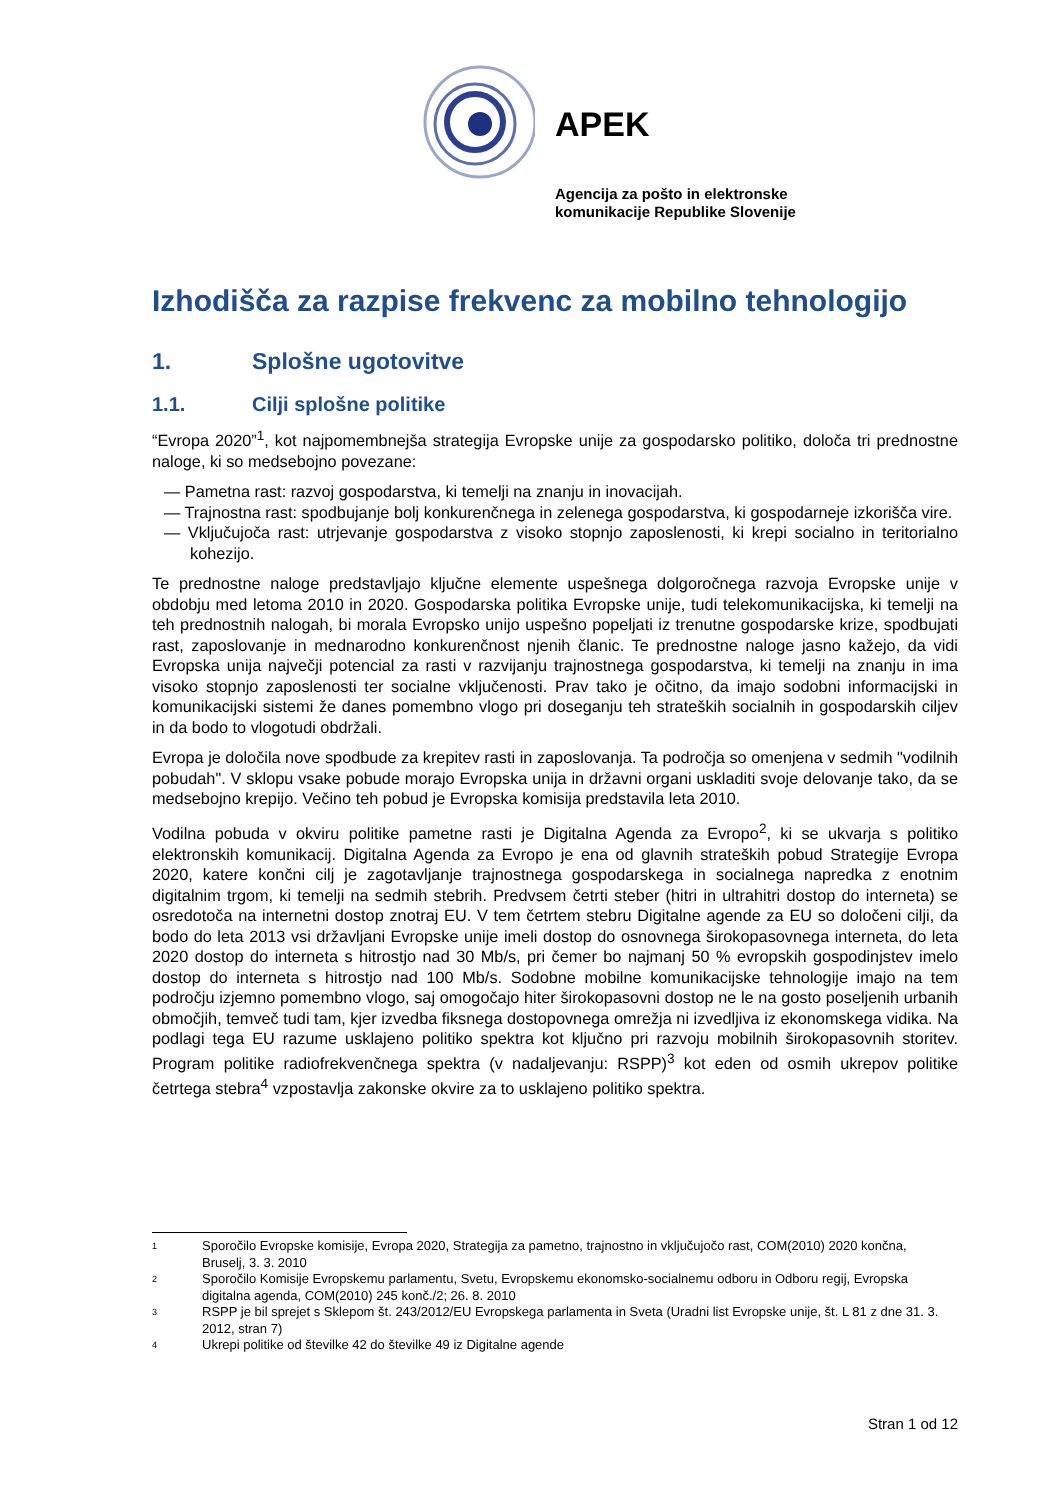APEK
Agencija za pošto in elektronske
komunikacije Republike Slovenije
Izhodišča za razpise frekvenc za mobilno tehnologijo
1. Splošne ugotovitve
1.1. Cilji splošne politike
“Evropa 2020”<sup>1</sup>, kot najpomembnejša strategija Evropske unije za gospodarsko politiko, določa tri prednostne naloge, ki so medsebojno povezane:
— Pametna rast: razvoj gospodarstva, ki temelji na znanju in inovacijah.
— Trajnostna rast: spodbujanje bolj konkurenčnega in zelenega gospodarstva, ki gospodarneje izkorišča vire.
— Vključujoča rast: utrjevanje gospodarstva z visoko stopnjo zaposlenosti, ki krepi socialno in teritorialno kohezijo.
Te prednostne naloge predstavljajo ključne elemente uspešnega dolgoročnega razvoja Evropske unije v obdobju med letoma 2010 in 2020. Gospodarska politika Evropske unije, tudi telekomunikacijska, ki temelji na teh prednostnih nalogah, bi morala Evropsko unijo uspešno popeljati iz trenutne gospodarske krize, spodbujati rast, zaposlovanje in mednarodno konkurenčnost njenih članic. Te prednostne naloge jasno kažejo, da vidi Evropska unija največji potencial za rasti v razvijanju trajnostnega gospodarstva, ki temelji na znanju in ima visoko stopnjo zaposlenosti ter socialne vključenosti. Prav tako je očitno, da imajo sodobni informacijski in komunikacijski sistemi že danes pomembno vlogo pri doseganju teh strateških socialnih in gospodarskih ciljev in da bodo to vlogotudi obdržali.
Evropa je določila nove spodbude za krepitev rasti in zaposlovanja. Ta področja so omenjena v sedmih "vodilnih pobudah". V sklopu vsake pobude morajo Evropska unija in državni organi uskladiti svoje delovanje tako, da se medsebojno krepijo. Večino teh pobud je Evropska komisija predstavila leta 2010.
Vodilna pobuda v okviru politike pametne rasti je Digitalna Agenda za Evropo<sup>2</sup>, ki se ukvarja s politiko elektronskih komunikacij. Digitalna Agenda za Evropo je ena od glavnih strateških pobud Strategije Evropa 2020, katere končni cilj je zagotavljanje trajnostnega gospodarskega in socialnega napredka z enotnim digitalnim trgom, ki temelji na sedmih stebrih. Predvsem četrti steber (hitri in ultrahitri dostop do interneta) se osredotoča na internetni dostop znotraj EU. V tem četrtem stebru Digitalne agende za EU so določeni cilji, da bodo do leta 2013 vsi državljani Evropske unije imeli dostop do osnovnega širokopasovnega interneta, do leta 2020 dostop do interneta s hitrostjo nad 30 Mb/s, pri čemer bo najmanj 50 % evropskih gospodinjstev imelo dostop do interneta s hitrostjo nad 100 Mb/s. Sodobne mobilne komunikacijske tehnologije imajo na tem področju izjemno pomembno vlogo, saj omogočajo hiter širokopasovni dostop ne le na gosto poseljenih urbanih območjih, temveč tudi tam, kjer izvedba fiksnega dostopovnega omrežja ni izvedljiva iz ekonomskega vidika. Na podlagi tega EU razume usklajeno politiko spektra kot ključno pri razvoju mobilnih širokopasovnih storitev. Program politike radiofrekvenčnega spektra (v nadaljevanju: RSPP)<sup>3</sup> kot eden od osmih ukrepov politike četrtega stebra<sup>4</sup> vzpostavlja zakonske okvire za to usklajeno politiko spektra.
<sup>1</sup> Sporočilo Evropske komisije, Evropa 2020, Strategija za pametno, trajnostno in vključujočo rast, COM(2010) 2020 končna, Bruselj, 3. 3. 2010
<sup>2</sup> Sporočilo Komisije Evropskemu parlamentu, Svetu, Evropskemu ekonomsko-socialnemu odboru in Odboru regij, Evropska digitalna agenda, COM(2010) 245 konč./2; 26. 8. 2010
<sup>3</sup> RSPP je bil sprejet s Sklepom št. 243/2012/EU Evropskega parlamenta in Sveta (Uradni list Evropske unije, št. L 81 z dne 31. 3. 2012, stran 7)
<sup>4</sup> Ukrepi politike od številke 42 do številke 49 iz Digitalne agende
Stran 1 od 12